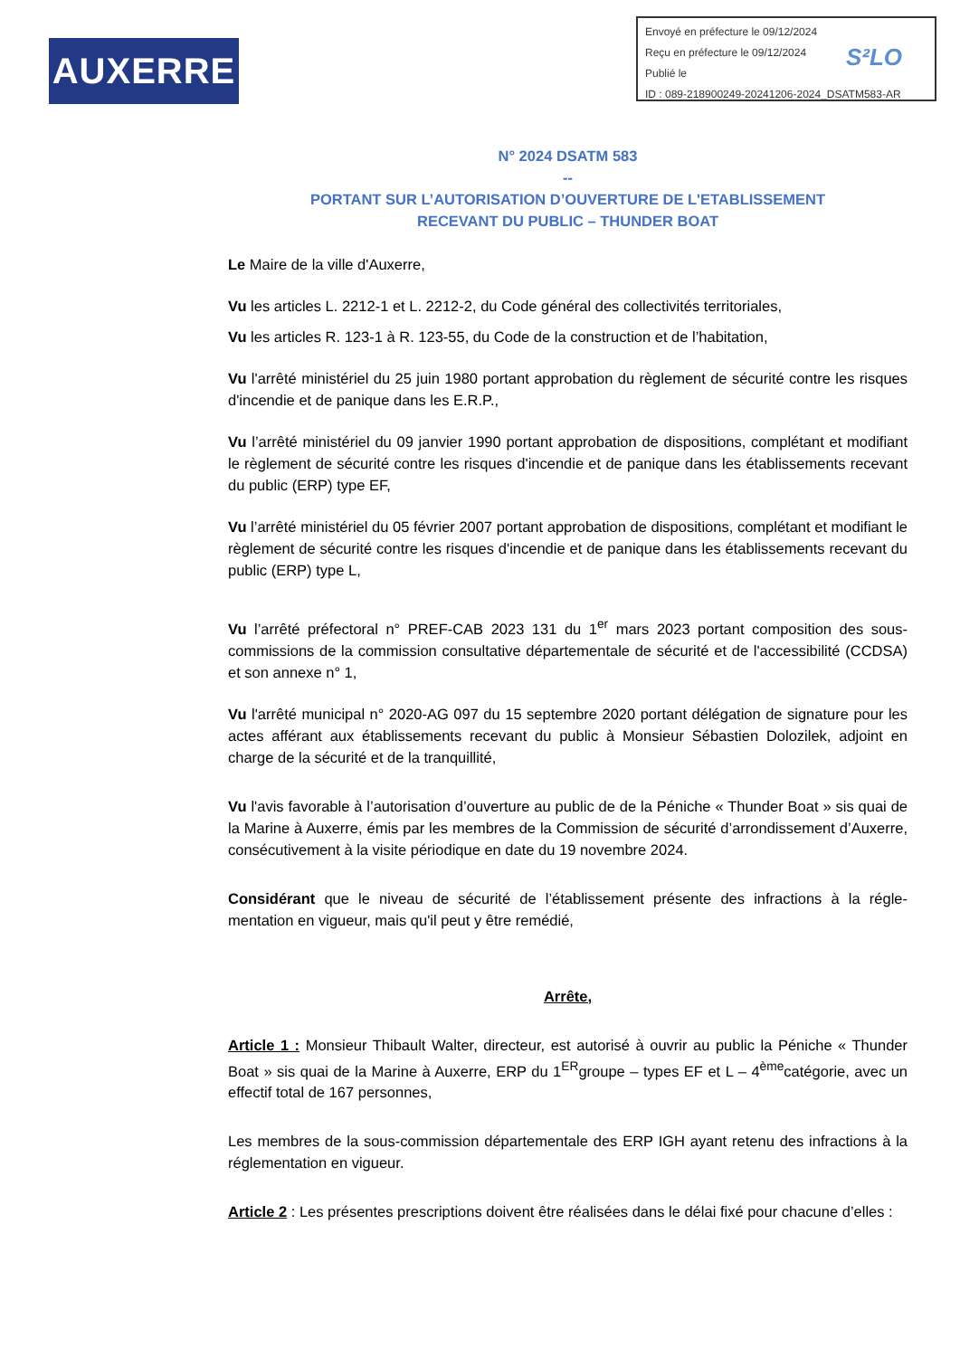AUXERRE
Envoyé en préfecture le 09/12/2024
Reçu en préfecture le 09/12/2024
Publié le
ID : 089-218900249-20241206-2024_DSATM583-AR
S²LO
N° 2024 DSATM 583
--
PORTANT SUR L’AUTORISATION D’OUVERTURE DE L'ETABLISSEMENT
RECEVANT DU PUBLIC – THUNDER BOAT
Le Maire de la ville d'Auxerre,
Vu les articles L. 2212-1 et L. 2212-2, du Code général des collectivités territoriales,
Vu les articles R. 123-1 à R. 123-55, du Code de la construction et de l’habitation,
Vu l'arrêté ministériel du 25 juin 1980 portant approbation du règlement de sécurité contre les risques d'incendie et de panique dans les E.R.P.,
Vu l’arrêté ministériel du 09 janvier 1990 portant approbation de dispositions, complétant et modifiant le règlement de sécurité contre les risques d'incendie et de panique dans les établissements recevant du public (ERP) type EF,
Vu l’arrêté ministériel du 05 février 2007 portant approbation de dispositions, complétant et modifiant le règlement de sécurité contre les risques d'incendie et de panique dans les établissements recevant du public (ERP) type L,
Vu l’arrêté préfectoral n° PREF-CAB 2023 131 du 1<sup>er</sup> mars 2023 portant composition des sous-commissions de la commission consultative départementale de sécurité et de l'accessibilité (CCDSA) et son annexe n° 1,
Vu l'arrêté municipal n° 2020-AG 097 du 15 septembre 2020 portant délégation de signature pour les actes afférant aux établissements recevant du public à Monsieur Sébastien Dolozilek, adjoint en charge de la sécurité et de la tranquillité,
Vu l'avis favorable à l’autorisation d’ouverture au public de de la Péniche « Thunder Boat » sis quai de la Marine à Auxerre, émis par les membres de la Commission de sécurité d’arrondissement d’Auxerre, consécutivement à la visite périodique en date du 19 novembre 2024.
Considérant que le niveau de sécurité de l’établissement présente des infractions à la régle-mentation en vigueur, mais qu'il peut y être remédié,
Arrête,
Article 1 : Monsieur Thibault Walter, directeur, est autorisé à ouvrir au public la Péniche « Thunder Boat » sis quai de la Marine à Auxerre, ERP du 1<sup>ER</sup>groupe – types EF et L – 4<sup>ème</sup>catégorie, avec un effectif total de 167 personnes,
Les membres de la sous-commission départementale des ERP IGH ayant retenu des infractions à la réglementation en vigueur.
Article 2 : Les présentes prescriptions doivent être réalisées dans le délai fixé pour chacune d’elles :